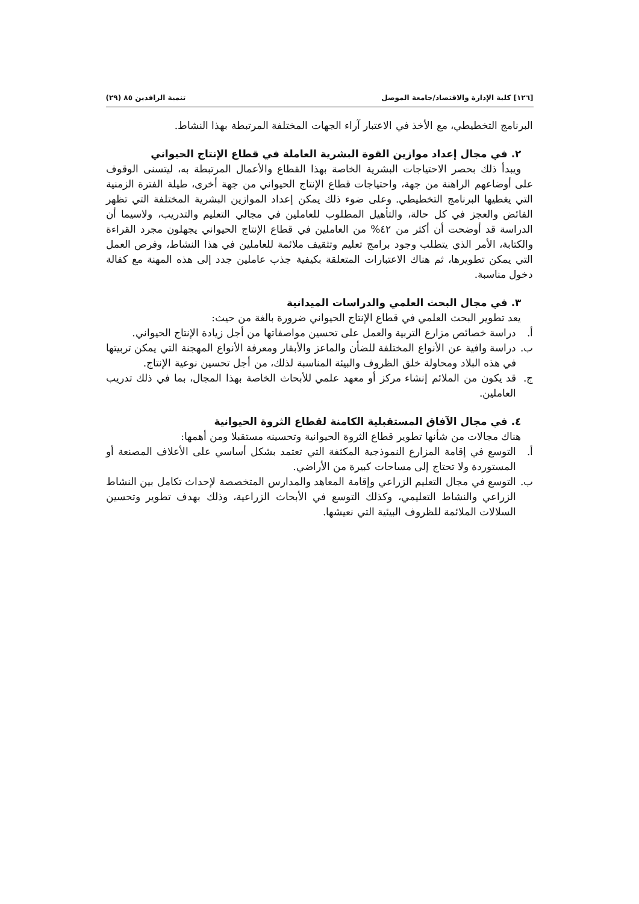[١٢٦] كلية الإدارة والاقتصاد/جامعة الموصل تنمية الرافدين ٨٥ (٢٩)
البرنامج التخطيطي، مع الأخذ في الاعتبار آراء الجهات المختلفة المرتبطة بهذا النشاط.
٢. في مجال إعداد موازين القوة البشرية العاملة في قطاع الإنتاج الحيواني
ويبدأ ذلك بحصر الاحتياجات البشرية الخاصة بهذا القطاع والأعمال المرتبطة به، ليتسنى الوقوف على أوضاعهم الراهنة من جهة، واحتياجات قطاع الإنتاج الحيواني من جهة أخرى، طيلة الفترة الزمنية التي يغطيها البرنامج التخطيطي. وعلى ضوء ذلك يمكن إعداد الموازين البشرية المختلفة التي تظهر الفائض والعجز في كل حالة، والتأهيل المطلوب للعاملين في مجالي التعليم والتدريب، ولاسيما أن الدراسة قد أوضحت أن أكثر من ٤٢% من العاملين في قطاع الإنتاج الحيواني يجهلون مجرد القراءة والكتابة، الأمر الذي يتطلب وجود برامج تعليم وتثقيف ملائمة للعاملين في هذا النشاط، وفرص العمل التي يمكن تطويرها، ثم هناك الاعتبارات المتعلقة بكيفية جذب عاملين جدد إلى هذه المهنة مع كفالة دخول مناسبة.
٣. في مجال البحث العلمي والدراسات الميدانية
يعد تطوير البحث العلمي في قطاع الإنتاج الحيواني ضرورة بالغة من حيث:
أ. دراسة خصائص مزارع التربية والعمل على تحسين مواصفاتها من أجل زيادة الإنتاج الحيواني.
ب. دراسة وافية عن الأنواع المختلفة للضأن والماعز والأبقار ومعرفة الأنواع المهجنة التي يمكن تربيتها في هذه البلاد ومحاولة خلق الظروف والبيئة المناسبة لذلك، من أجل تحسين نوعية الإنتاج.
ج. قد يكون من الملائم إنشاء مركز أو معهد علمي للأبحاث الخاصة بهذا المجال، بما في ذلك تدريب العاملين.
٤. في مجال الآفاق المستقبلية الكامنة لقطاع الثروة الحيوانية
هناك مجالات من شأنها تطوير قطاع الثروة الحيوانية وتحسينه مستقبلا ومن أهمها:
أ. التوسع في إقامة المزارع النموذجية المكثفة التي تعتمد بشكل أساسي على الأعلاف المصنعة أو المستوردة ولا تحتاج إلى مساحات كبيرة من الأراضي.
ب. التوسع في مجال التعليم الزراعي وإقامة المعاهد والمدارس المتخصصة لإحداث تكامل بين النشاط الزراعي والنشاط التعليمي، وكذلك التوسع في الأبحاث الزراعية، وذلك بهدف تطوير وتحسين السلالات الملائمة للظروف البيئية التي نعيشها.